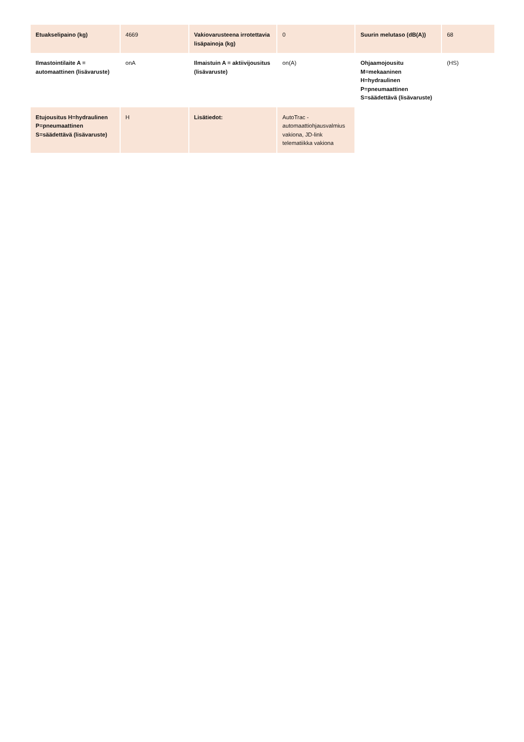| Etuakselipaino (kg) | 4669 | Vakiovarusteena irrotettavia lisäpainoja (kg) | 0 | Suurin melutaso (dB(A)) | 68 |
| Ilmastointilaite A = automaattinen (lisävaruste) | onA | Ilmaistuin A = aktiivijousitus (lisävaruste) | on(A) | Ohjaamojousitu M=mekaaninen H=hydraulinen P=pneumaattinen S=säädettävä (lisävaruste) | (HS) |
| Etujousitus H=hydraulinen P=pneumaattinen S=säädettävä (lisävaruste) | H | Lisätiedot: | AutoTrac - automaattiohjausvalmius vakiona, JD-link telematiikka vakiona | | |